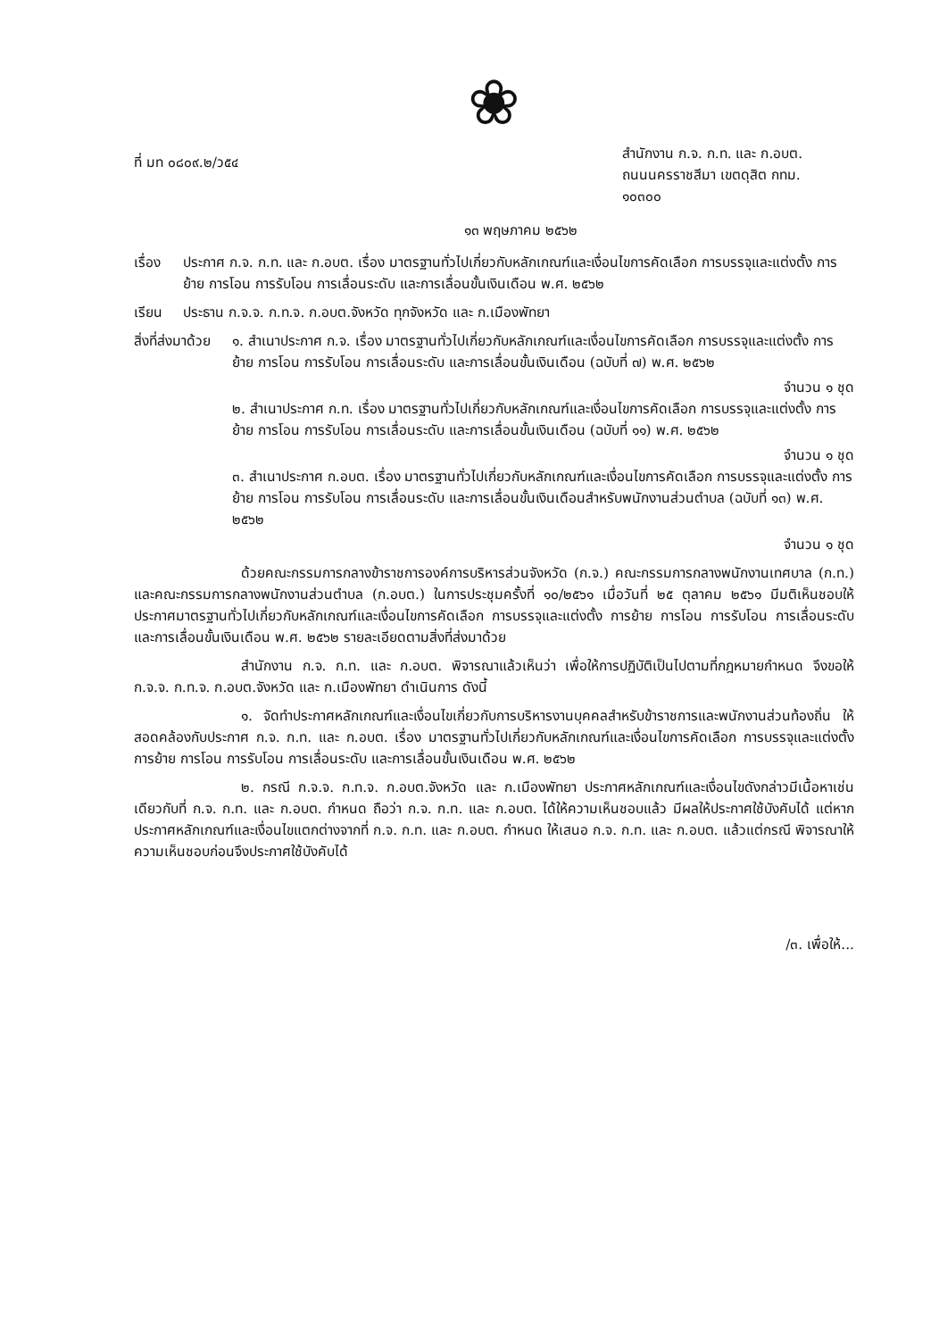❀
ที่ มท ๐๘๐๙.๒/ว๕๔
สำนักงาน ก.จ. ก.ท. และ ก.อบต.
ถนนนครราชสีมา เขตดุสิต กทม.
๑๐๓๐๐
๑๓ พฤษภาคม ๒๕๖๒
เรื่อง
ประกาศ ก.จ. ก.ท. และ ก.อบต. เรื่อง มาตรฐานทั่วไปเกี่ยวกับหลักเกณฑ์และเงื่อนไขการคัดเลือก การบรรจุและแต่งตั้ง การย้าย การโอน การรับโอน การเลื่อนระดับ และการเลื่อนขั้นเงินเดือน พ.ศ. ๒๕๖๒
เรียน ประธาน ก.จ.จ. ก.ท.จ. ก.อบต.จังหวัด ทุกจังหวัด และ ก.เมืองพัทยา
สิ่งที่ส่งมาด้วย
๑. สำเนาประกาศ ก.จ. เรื่อง มาตรฐานทั่วไปเกี่ยวกับหลักเกณฑ์และเงื่อนไขการคัดเลือก การบรรจุและแต่งตั้ง การย้าย การโอน การรับโอน การเลื่อนระดับ และการเลื่อนขั้นเงินเดือน (ฉบับที่ ๗) พ.ศ. ๒๕๖๒
จำนวน ๑ ชุด
๒. สำเนาประกาศ ก.ท. เรื่อง มาตรฐานทั่วไปเกี่ยวกับหลักเกณฑ์และเงื่อนไขการคัดเลือก การบรรจุและแต่งตั้ง การย้าย การโอน การรับโอน การเลื่อนระดับ และการเลื่อนขั้นเงินเดือน (ฉบับที่ ๑๑) พ.ศ. ๒๕๖๒
จำนวน ๑ ชุด
๓. สำเนาประกาศ ก.อบต. เรื่อง มาตรฐานทั่วไปเกี่ยวกับหลักเกณฑ์และเงื่อนไขการคัดเลือก การบรรจุและแต่งตั้ง การย้าย การโอน การรับโอน การเลื่อนระดับ และการเลื่อนขั้นเงินเดือนสำหรับพนักงานส่วนตำบล (ฉบับที่ ๑๓) พ.ศ. ๒๕๖๒
จำนวน ๑ ชุด
ด้วยคณะกรรมการกลางข้าราชการองค์การบริหารส่วนจังหวัด (ก.จ.) คณะกรรมการกลางพนักงานเทศบาล (ก.ท.) และคณะกรรมการกลางพนักงานส่วนตำบล (ก.อบต.) ในการประชุมครั้งที่ ๑๐/๒๕๖๑ เมื่อวันที่ ๒๕ ตุลาคม ๒๕๖๑ มีมติเห็นชอบให้ประกาศมาตรฐานทั่วไปเกี่ยวกับหลักเกณฑ์และเงื่อนไขการคัดเลือก การบรรจุและแต่งตั้ง การย้าย การโอน การรับโอน การเลื่อนระดับ และการเลื่อนขั้นเงินเดือน พ.ศ. ๒๕๖๒ รายละเอียดตามสิ่งที่ส่งมาด้วย
สำนักงาน ก.จ. ก.ท. และ ก.อบต. พิจารณาแล้วเห็นว่า เพื่อให้การปฏิบัติเป็นไปตามที่กฎหมายกำหนด จึงขอให้ ก.จ.จ. ก.ท.จ. ก.อบต.จังหวัด และ ก.เมืองพัทยา ดำเนินการ ดังนี้
๑. จัดทำประกาศหลักเกณฑ์และเงื่อนไขเกี่ยวกับการบริหารงานบุคคลสำหรับข้าราชการและพนักงานส่วนท้องถิ่น ให้สอดคล้องกับประกาศ ก.จ. ก.ท. และ ก.อบต. เรื่อง มาตรฐานทั่วไปเกี่ยวกับหลักเกณฑ์และเงื่อนไขการคัดเลือก การบรรจุและแต่งตั้ง การย้าย การโอน การรับโอน การเลื่อนระดับ และการเลื่อนขั้นเงินเดือน พ.ศ. ๒๕๖๒
๒. กรณี ก.จ.จ. ก.ท.จ. ก.อบต.จังหวัด และ ก.เมืองพัทยา ประกาศหลักเกณฑ์และเงื่อนไขดังกล่าวมีเนื้อหาเช่นเดียวกับที่ ก.จ. ก.ท. และ ก.อบต. กำหนด ถือว่า ก.จ. ก.ท. และ ก.อบต. ได้ให้ความเห็นชอบแล้ว มีผลให้ประกาศใช้บังคับได้ แต่หากประกาศหลักเกณฑ์และเงื่อนไขแตกต่างจากที่ ก.จ. ก.ท. และ ก.อบต. กำหนด ให้เสนอ ก.จ. ก.ท. และ ก.อบต. แล้วแต่กรณี พิจารณาให้ความเห็นชอบก่อนจึงประกาศใช้บังคับได้
/๓. เพื่อให้...